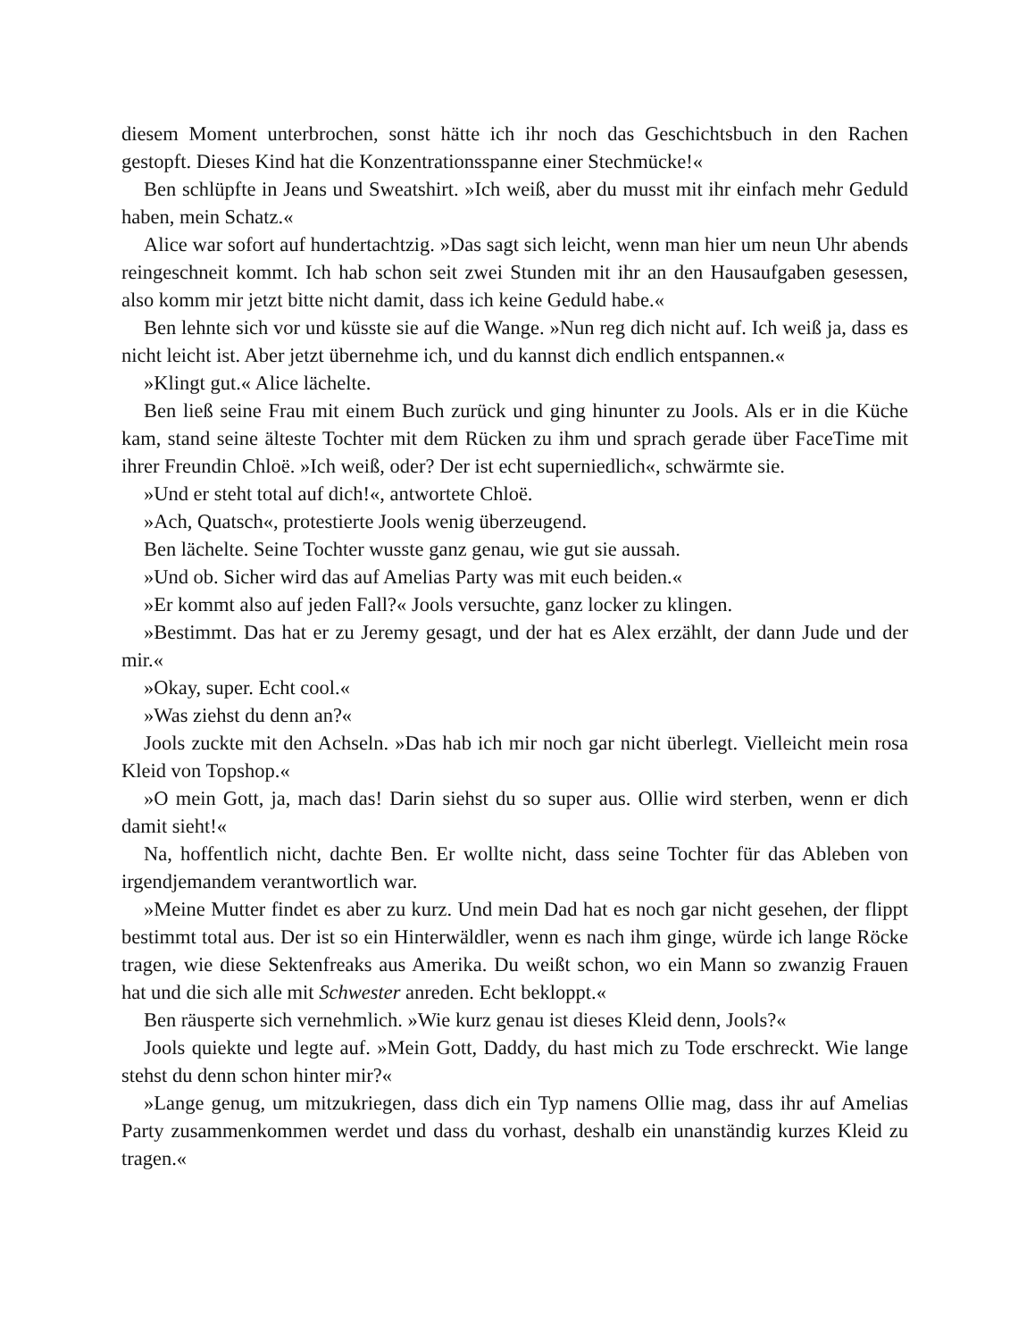diesem Moment unterbrochen, sonst hätte ich ihr noch das Geschichtsbuch in den Rachen gestopft. Dieses Kind hat die Konzentrationsspanne einer Stechmücke!«
Ben schlüpfte in Jeans und Sweatshirt. »Ich weiß, aber du musst mit ihr einfach mehr Geduld haben, mein Schatz.«
Alice war sofort auf hundertachtzig. »Das sagt sich leicht, wenn man hier um neun Uhr abends reingeschneit kommt. Ich hab schon seit zwei Stunden mit ihr an den Hausaufgaben gesessen, also komm mir jetzt bitte nicht damit, dass ich keine Geduld habe.«
Ben lehnte sich vor und küsste sie auf die Wange. »Nun reg dich nicht auf. Ich weiß ja, dass es nicht leicht ist. Aber jetzt übernehme ich, und du kannst dich endlich entspannen.«
»Klingt gut.« Alice lächelte.
Ben ließ seine Frau mit einem Buch zurück und ging hinunter zu Jools. Als er in die Küche kam, stand seine älteste Tochter mit dem Rücken zu ihm und sprach gerade über FaceTime mit ihrer Freundin Chloë. »Ich weiß, oder? Der ist echt superniedlich«, schwärmte sie.
»Und er steht total auf dich!«, antwortete Chloë.
»Ach, Quatsch«, protestierte Jools wenig überzeugend.
Ben lächelte. Seine Tochter wusste ganz genau, wie gut sie aussah.
»Und ob. Sicher wird das auf Amelias Party was mit euch beiden.«
»Er kommt also auf jeden Fall?« Jools versuchte, ganz locker zu klingen.
»Bestimmt. Das hat er zu Jeremy gesagt, und der hat es Alex erzählt, der dann Jude und der mir.«
»Okay, super. Echt cool.«
»Was ziehst du denn an?«
Jools zuckte mit den Achseln. »Das hab ich mir noch gar nicht überlegt. Vielleicht mein rosa Kleid von Topshop.«
»O mein Gott, ja, mach das! Darin siehst du so super aus. Ollie wird sterben, wenn er dich damit sieht!«
Na, hoffentlich nicht, dachte Ben. Er wollte nicht, dass seine Tochter für das Ableben von irgendjemandem verantwortlich war.
»Meine Mutter findet es aber zu kurz. Und mein Dad hat es noch gar nicht gesehen, der flippt bestimmt total aus. Der ist so ein Hinterwäldler, wenn es nach ihm ginge, würde ich lange Röcke tragen, wie diese Sektenfreaks aus Amerika. Du weißt schon, wo ein Mann so zwanzig Frauen hat und die sich alle mit Schwester anreden. Echt bekloppt.«
Ben räusperte sich vernehmlich. »Wie kurz genau ist dieses Kleid denn, Jools?«
Jools quiekte und legte auf. »Mein Gott, Daddy, du hast mich zu Tode erschreckt. Wie lange stehst du denn schon hinter mir?«
»Lange genug, um mitzukriegen, dass dich ein Typ namens Ollie mag, dass ihr auf Amelias Party zusammenkommen werdet und dass du vorhast, deshalb ein unanständig kurzes Kleid zu tragen.«